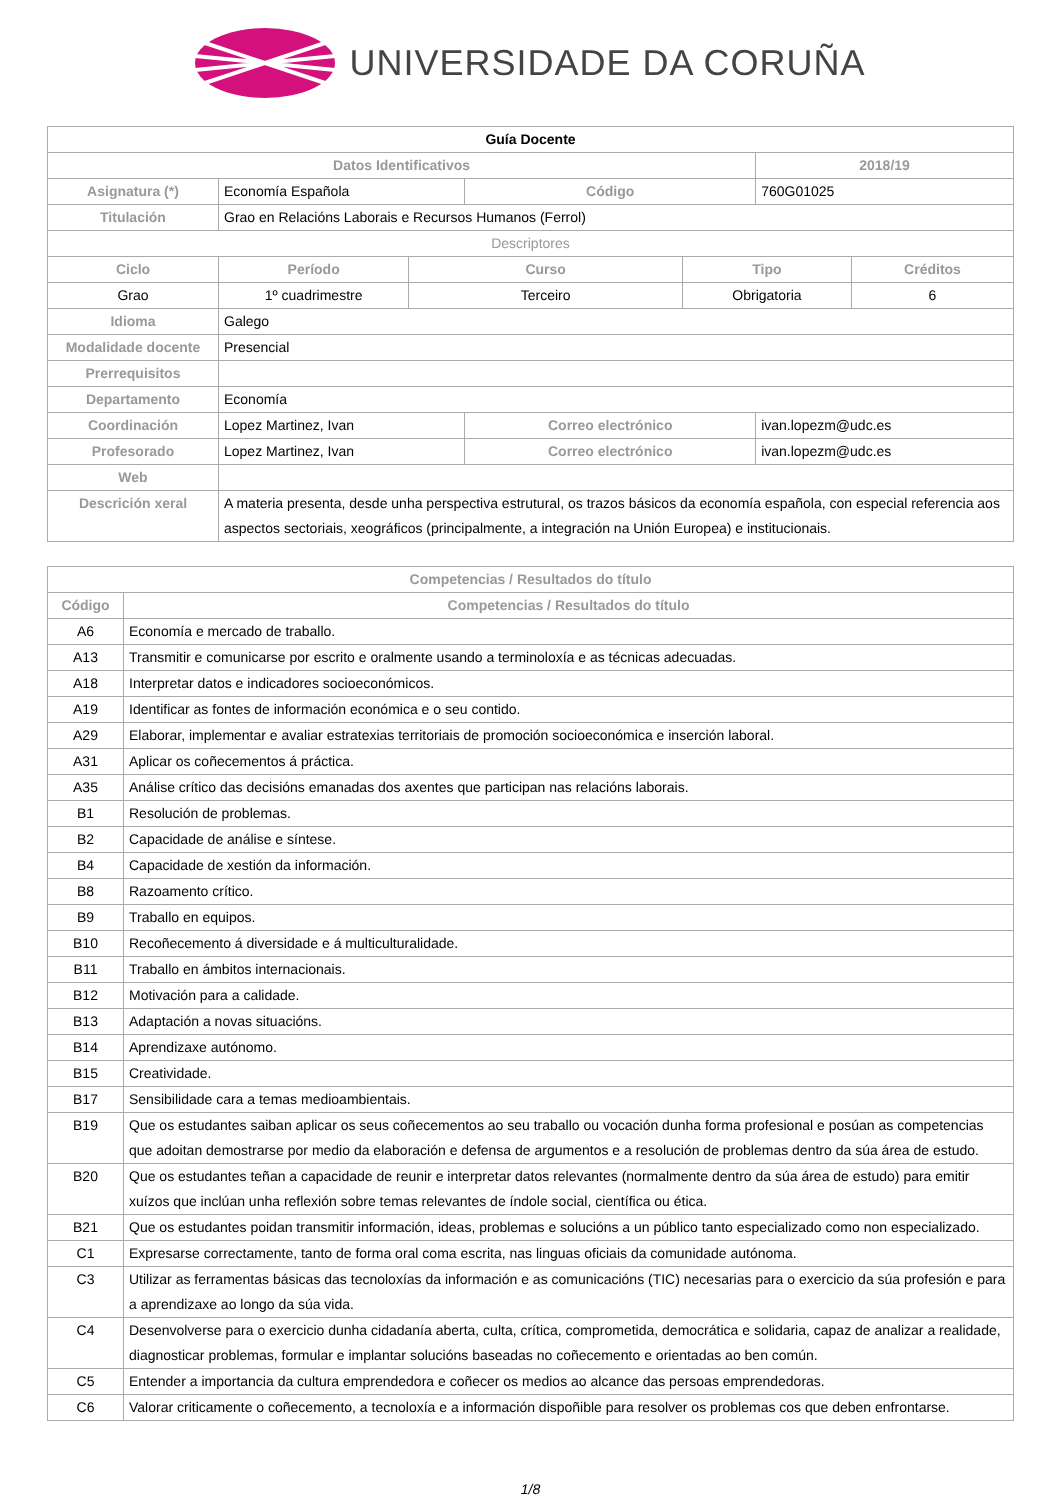UNIVERSIDADE DA CORUÑA
| Guía Docente | | | | | | |
| Datos Identificativos | | | | | 2018/19 | |
| Asignatura (*) | Economía Española | | Código | | 760G01025 | |
| Titulación | Grao en Relacións Laborais e Recursos Humanos (Ferrol) | | | | | |
| Descriptores | | | | | | |
| Ciclo | Período | Curso | | Tipo | | Créditos |
| Grao | 1º cuadrimestre | Terceiro | | Obrigatoria | | 6 |
| Idioma | Galego | | | | | |
| Modalidade docente | Presencial | | | | | |
| Prerrequisitos | | | | | | |
| Departamento | Economía | | | | | |
| Coordinación | Lopez Martinez, Ivan | | Correo electrónico | | ivan.lopezm@udc.es | |
| Profesorado | Lopez Martinez, Ivan | | Correo electrónico | | ivan.lopezm@udc.es | |
| Web | | | | | | |
| Descrición xeral | A materia presenta, desde unha perspectiva estrutural, os trazos básicos da economía española, con especial referencia aos aspectos sectoriais, xeográficos (principalmente, a integración na Unión Europea) e institucionais. | | | | | |
| Competencias / Resultados do título | |
| --- | --- |
| Código | Competencias / Resultados do título |
| A6 | Economía e mercado de traballo. |
| A13 | Transmitir e comunicarse por escrito e oralmente usando a terminoloxía e as técnicas adecuadas. |
| A18 | Interpretar datos e indicadores socioeconómicos. |
| A19 | Identificar as fontes de información económica e o seu contido. |
| A29 | Elaborar, implementar e avaliar estratexias territoriais de promoción socioeconómica e inserción laboral. |
| A31 | Aplicar os coñecementos á práctica. |
| A35 | Análise crítico das decisións emanadas dos axentes que participan nas relacións laborais. |
| B1 | Resolución de problemas. |
| B2 | Capacidade de análise e síntese. |
| B4 | Capacidade de xestión da información. |
| B8 | Razoamento crítico. |
| B9 | Traballo en equipos. |
| B10 | Recoñecemento á diversidade e á multiculturalidade. |
| B11 | Traballo en ámbitos internacionais. |
| B12 | Motivación para a calidade. |
| B13 | Adaptación a novas situacións. |
| B14 | Aprendizaxe autónomo. |
| B15 | Creatividade. |
| B17 | Sensibilidade cara a temas medioambientais. |
| B19 | Que os estudantes saiban aplicar os seus coñecementos ao seu traballo ou vocación dunha forma profesional e posúan as competencias que adoitan demostrarse por medio da elaboración e defensa de argumentos e a resolución de problemas dentro da súa área de estudo. |
| B20 | Que os estudantes teñan a capacidade de reunir e interpretar datos relevantes (normalmente dentro da súa área de estudo) para emitir xuízos que inclúan unha reflexión sobre temas relevantes de índole social, científica ou ética. |
| B21 | Que os estudantes poidan transmitir información, ideas, problemas e solucións a un público tanto especializado como non especializado. |
| C1 | Expresarse correctamente, tanto de forma oral coma escrita, nas linguas oficiais da comunidade autónoma. |
| C3 | Utilizar as ferramentas básicas das tecnoloxías da información e as comunicacións (TIC) necesarias para o exercicio da súa profesión e para a aprendizaxe ao longo da súa vida. |
| C4 | Desenvolverse para o exercicio dunha cidadanía aberta, culta, crítica, comprometida, democrática e solidaria, capaz de analizar a realidade, diagnosticar problemas, formular e implantar solucións baseadas no coñecemento e orientadas ao ben común. |
| C5 | Entender a importancia da cultura emprendedora e coñecer os medios ao alcance das persoas emprendedoras. |
| C6 | Valorar criticamente o coñecemento, a tecnoloxía e a información dispoñible para resolver os problemas cos que deben enfrontarse. |
1/8